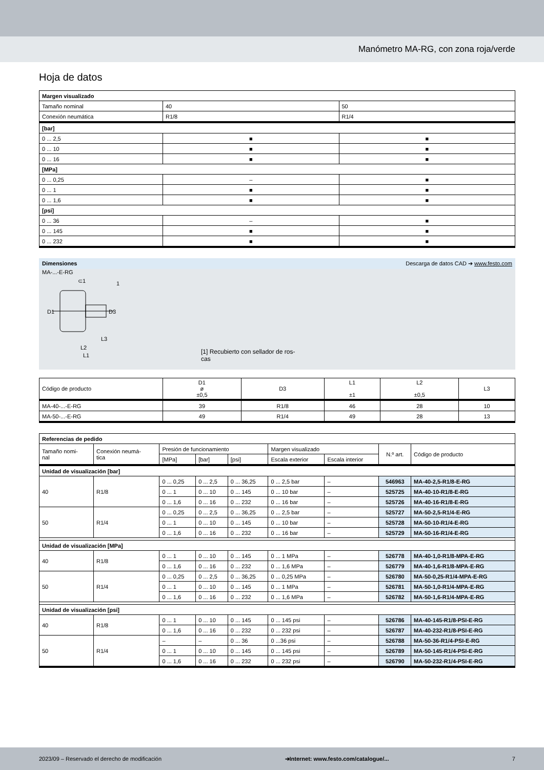Manómetro MA-RG, con zona roja/verde
Hoja de datos
| Margen visualizado | | |
| --- | --- | --- |
| Tamaño nominal | 40 | 50 |
| Conexión neumática | R1/8 | R1/4 |
| [bar] | | |
| 0 ... 2,5 | ■ | ■ |
| 0 ... 10 | ■ | ■ |
| 0 ... 16 | ■ | ■ |
| [MPa] | | |
| 0 ... 0,25 | – | ■ |
| 0 ... 1 | ■ | ■ |
| 0 ... 1,6 | ■ | ■ |
| [psi] | | |
| 0 ... 36 | – | ■ |
| 0 ... 145 | ■ | ■ |
| 0 ... 232 | ■ | ■ |
Dimensiones Descarga de datos CAD ➔ www.festo.com
MA-...-E-RG
D1
D3
L2
L3
L1
⊂1
1
[1] Recubierto con sellador de ros-
cas
| Código de producto | D1 ø ±0,5 | D3 | L1 ±1 | L2 ±0,5 | L3 |
| MA-40-...-E-RG | 39 | R1/8 | 46 | 28 | 10 |
| MA-50-...-E-RG | 49 | R1/4 | 49 | 28 | 13 |
| Referencias de pedido | | | | | | | | |
| --- | --- | --- | --- | --- | --- | --- | --- | --- |
| Tamaño nomi- nal | Conexión neumá- tica | Presión de funcionamiento | | | Margen visualizado | | N.º art. | Código de producto |
| | | [MPa] | [bar] | [psi] | Escala exterior | Escala interior | | |
| Unidad de visualización [bar] | | | | | | | | |
| 40 | R1/8 | 0 ... 0,25 | 0 ... 2,5 | 0 ... 36,25 | 0 ... 2,5 bar | – | 546963 | MA-40-2,5-R1/8-E-RG |
| | | 0 ... 1 | 0 ... 10 | 0 ... 145 | 0 ... 10 bar | – | 525725 | MA-40-10-R1/8-E-RG |
| | | 0 ... 1,6 | 0 ... 16 | 0 ... 232 | 0 ... 16 bar | – | 525726 | MA-40-16-R1/8-E-RG |
| 50 | R1/4 | 0 ... 0,25 | 0 ... 2,5 | 0 ... 36,25 | 0 ... 2,5 bar | – | 525727 | MA-50-2,5-R1/4-E-RG |
| | | 0 ... 1 | 0 ... 10 | 0 ... 145 | 0 ... 10 bar | – | 525728 | MA-50-10-R1/4-E-RG |
| | | 0 ... 1,6 | 0 ... 16 | 0 ... 232 | 0 ... 16 bar | – | 525729 | MA-50-16-R1/4-E-RG |
| Unidad de visualización [MPa] | | | | | | | | |
| 40 | R1/8 | 0 ... 1 | 0 ... 10 | 0 ... 145 | 0 ... 1 MPa | – | 526778 | MA-40-1,0-R1/8-MPA-E-RG |
| | | 0 ... 1,6 | 0 ... 16 | 0 ... 232 | 0 ... 1,6 MPa | – | 526779 | MA-40-1,6-R1/8-MPA-E-RG |
| 50 | R1/4 | 0 ... 0,25 | 0 ... 2,5 | 0 ... 36,25 | 0 ... 0,25 MPa | – | 526780 | MA-50-0,25-R1/4-MPA-E-RG |
| | | 0 ... 1 | 0 ... 10 | 0 ... 145 | 0 ... 1 MPa | – | 526781 | MA-50-1,0-R1/4-MPA-E-RG |
| | | 0 ... 1,6 | 0 ... 16 | 0 ... 232 | 0 ... 1,6 MPa | – | 526782 | MA-50-1,6-R1/4-MPA-E-RG |
| Unidad de visualización [psi] | | | | | | | | |
| 40 | R1/8 | 0 ... 1 | 0 ... 10 | 0 ... 145 | 0 ... 145 psi | – | 526786 | MA-40-145-R1/8-PSI-E-RG |
| | | 0 ... 1,6 | 0 ... 16 | 0 ... 232 | 0 ... 232 psi | – | 526787 | MA-40-232-R1/8-PSI-E-RG |
| 50 | R1/4 | – | – | 0 ... 36 | 0 ...36 psi | – | 526788 | MA-50-36-R1/4-PSI-E-RG |
| | | 0 ... 1 | 0 ... 10 | 0 ... 145 | 0 ... 145 psi | – | 526789 | MA-50-145-R1/4-PSI-E-RG |
| | | 0 ... 1,6 | 0 ... 16 | 0 ... 232 | 0 ... 232 psi | – | 526790 | MA-50-232-R1/4-PSI-E-RG |
2023/09 – Reservado el derecho de modificación ➔Internet: www.festo.com/catalogue/... 7